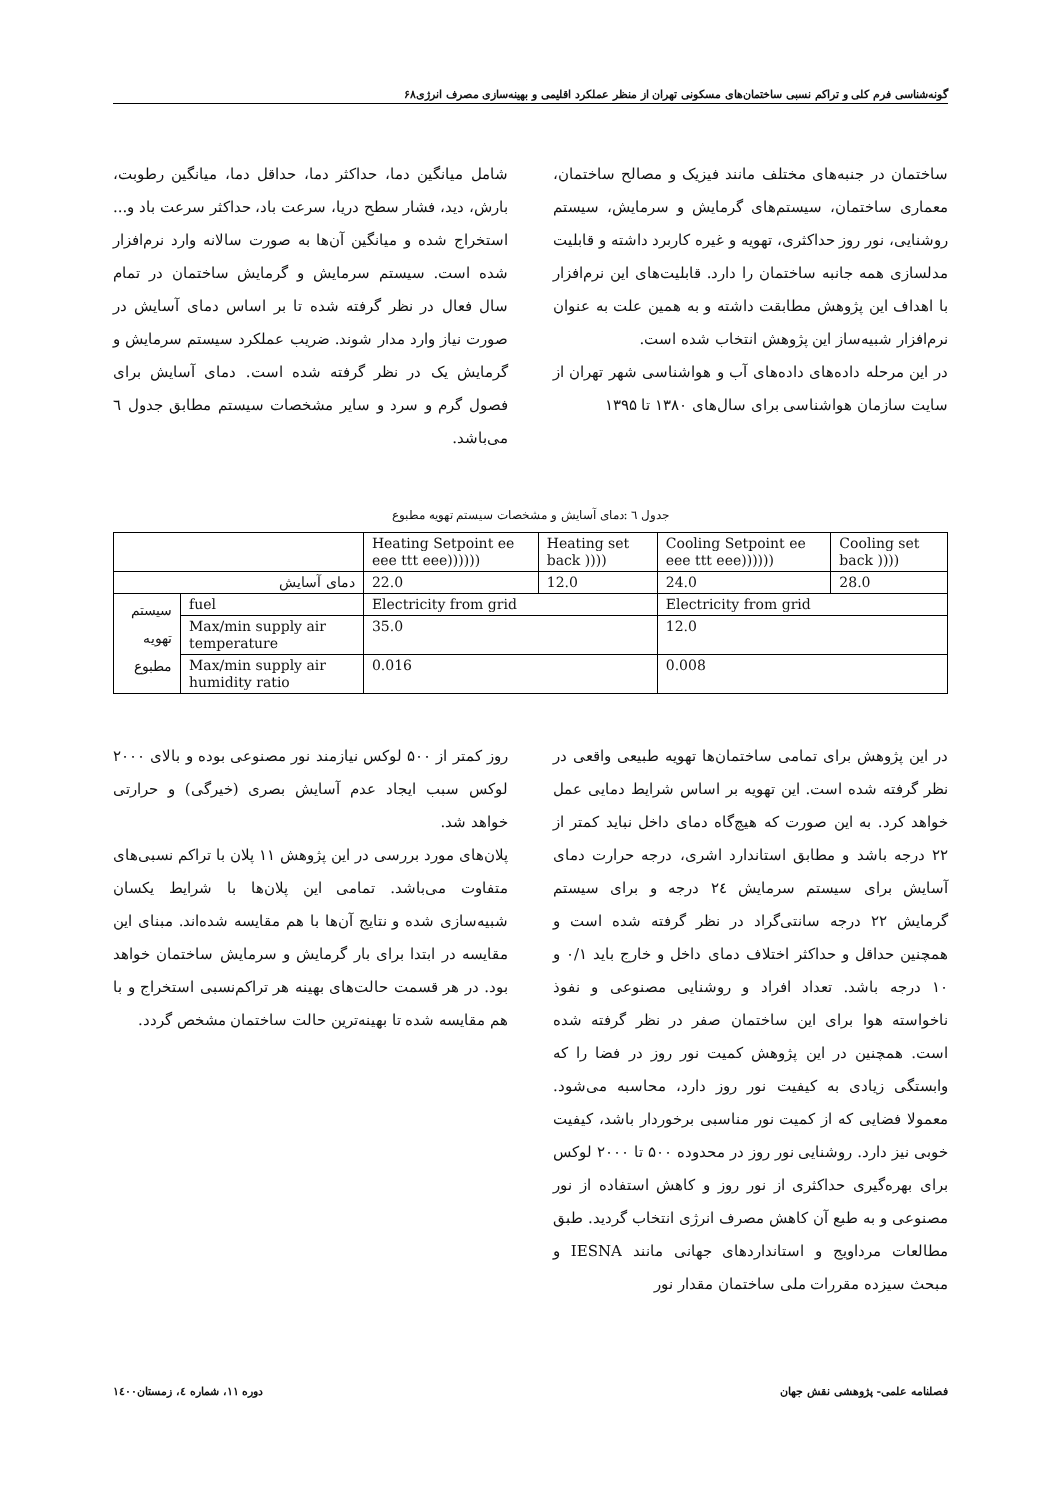گونه‌شناسی فرم کلی و تراکم نسبی ساختمان‌های مسکونی تهران از منظر عملکرد اقلیمی و بهینه‌سازی مصرف انرژی۶۸
ساختمان در جنبه‌های مختلف مانند فیزیک و مصالح ساختمان، معماری ساختمان، سیستم‌های گرمایش و سرمایش، سیستم روشنایی، نور روز حداکثری، تهویه و غیره کاربرد داشته و قابلیت مدلسازی همه جانبه ساختمان را دارد. قابلیت‌های این نرم‌افزار با اهداف این پژوهش مطابقت داشته و به همین علت به عنوان نرم‌افزار شبیه‌ساز این پژوهش انتخاب شده است.
در این مرحله داده‌های داده‌های آب و هواشناسی شهر تهران از سایت سازمان هواشناسی برای سال‌های ۱۳۸۰ تا ۱۳۹۵
شامل میانگین دما، حداکثر دما، حداقل دما، میانگین رطوبت، بارش، دید، فشار سطح دریا، سرعت باد، حداکثر سرعت باد و... استخراج شده و میانگین آن‌ها به صورت سالانه وارد نرم‌افزار شده است. سیستم سرمایش و گرمایش ساختمان در تمام سال فعال در نظر گرفته شده تا بر اساس دمای آسایش در صورت نیاز وارد مدار شوند. ضریب عملکرد سیستم سرمایش و گرمایش یک در نظر گرفته شده است. دمای آسایش برای فصول گرم و سرد و سایر مشخصات سیستم مطابق جدول ٦ می‌باشد.
جدول ٦ :دمای آسایش و مشخصات سیستم تهویه مطبوع
| | | Heating Setpoint ee eee ttt eee)))))) | Heating set back )))) | Cooling Setpoint ee eee ttt eee)))))) | Cooling set back )))) |
| --- | --- | --- | --- | --- | --- |
| دمای آسایش | | 22.0 | 12.0 | 24.0 | 28.0 |
| سیستم تهویه مطبوع | fuel | Electricity from grid | | Electricity from grid | |
| | Max/min supply air temperature | 35.0 | | 12.0 | |
| | Max/min supply air humidity ratio | 0.016 | | 0.008 | |
در این پژوهش برای تمامی ساختمان‌ها تهویه طبیعی واقعی در نظر گرفته شده است. این تهویه بر اساس شرایط دمایی عمل خواهد کرد. به این صورت که هیچ‌گاه دمای داخل نباید کمتر از ۲۲ درجه باشد و مطابق استاندارد اشری، درجه حرارت دمای آسایش برای سیستم سرمایش ۲٤ درجه و برای سیستم گرمایش ۲۲ درجه سانتی‌گراد در نظر گرفته شده است و همچنین حداقل و حداکثر اختلاف دمای داخل و خارج باید ۰/۱ و ۱۰ درجه باشد. تعداد افراد و روشنایی مصنوعی و نفوذ ناخواسته هوا برای این ساختمان صفر در نظر گرفته شده است. همچنین در این پژوهش کمیت نور روز در فضا را که وابستگی زیادی به کیفیت نور روز دارد، محاسبه می‌شود. معمولا فضایی که از کمیت نور مناسبی برخوردار باشد، کیفیت خوبی نیز دارد. روشنایی نور روز در محدوده ۵۰۰ تا ۲۰۰۰ لوکس برای بهره‌گیری حداکثری از نور روز و کاهش استفاده از نور مصنوعی و به طبع آن کاهش مصرف انرژی انتخاب گردید. طبق مطالعات مرداویج و استانداردهای جهانی مانند IESNA و مبحث سیزده مقررات ملی ساختمان مقدار نور
روز کمتر از ۵۰۰ لوکس نیازمند نور مصنوعی بوده و بالای ۲۰۰۰ لوکس سبب ایجاد عدم آسایش بصری (خیرگی) و حرارتی خواهد شد.
پلان‌های مورد بررسی در این پژوهش ۱۱ پلان با تراکم نسبی‌های متفاوت می‌باشد. تمامی این پلان‌ها با شرایط یکسان شبیه‌سازی شده و نتایج آن‌ها با هم مقایسه شده‌اند. مبنای این مقایسه در ابتدا برای بار گرمایش و سرمایش ساختمان خواهد بود. در هر قسمت حالت‌های بهینه هر تراکم‌نسبی استخراج و با هم مقایسه شده تا بهینه‌ترین حالت ساختمان مشخص گردد.
فصلنامه علمی- پژوهشی نقش جهان دوره ۱۱، شماره ٤، زمستان۱٤۰۰